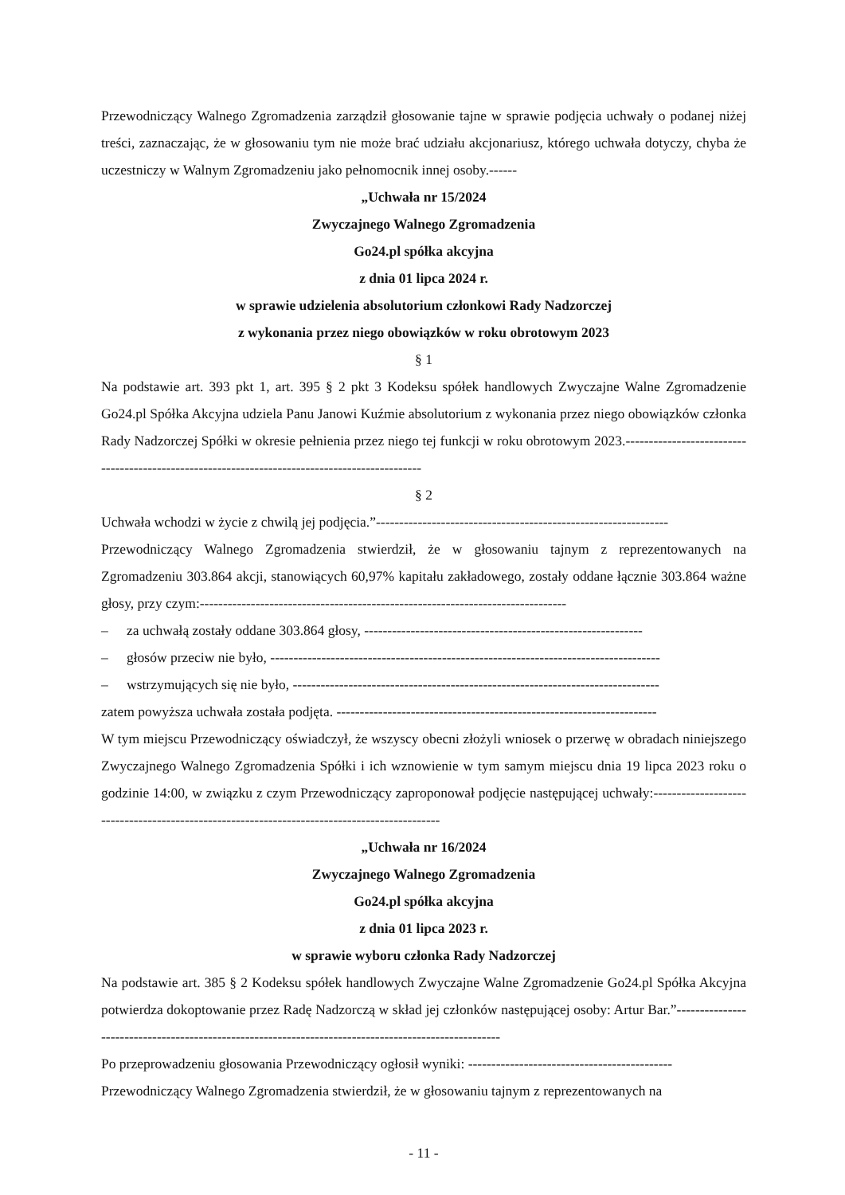Przewodniczący Walnego Zgromadzenia zarządził głosowanie tajne w sprawie podjęcia uchwały o podanej niżej treści, zaznaczając, że w głosowaniu tym nie może brać udziału akcjonariusz, którego uchwała dotyczy, chyba że uczestniczy w Walnym Zgromadzeniu jako pełnomocnik innej osoby.------
„Uchwała nr 15/2024
Zwyczajnego Walnego Zgromadzenia
Go24.pl spółka akcyjna
z dnia 01 lipca 2024 r.
w sprawie udzielenia absolutorium członkowi Rady Nadzorczej
z wykonania przez niego obowiązków w roku obrotowym 2023
§ 1
Na podstawie art. 393 pkt 1, art. 395 § 2 pkt 3 Kodeksu spółek handlowych Zwyczajne Walne Zgromadzenie Go24.pl Spółka Akcyjna udziela Panu Janowi Kuźmie absolutorium z wykonania przez niego obowiązków członka Rady Nadzorczej Spółki w okresie pełnienia przez niego tej funkcji w roku obrotowym 2023.-----------------------------------------------------------------------------------------------
§ 2
Uchwała wchodzi w życie z chwilą jej podjęcia.”---------------------------------------------------------------
Przewodniczący Walnego Zgromadzenia stwierdził, że w głosowaniu tajnym z reprezentowanych na Zgromadzeniu 303.864 akcji, stanowiących 60,97% kapitału zakładowego, zostały oddane łącznie 303.864 ważne głosy, przy czym:-------------------------------------------------------------------------------
– za uchwałą zostały oddane 303.864 głosy, ------------------------------------------------------------
– głosów przeciw nie było, ------------------------------------------------------------------------------------
– wstrzymujących się nie było, -------------------------------------------------------------------------------
zatem powyższa uchwała została podjęta. ---------------------------------------------------------------------
W tym miejscu Przewodniczący oświadczył, że wszyscy obecni złożyli wniosek o przerwę w obradach niniejszego Zwyczajnego Walnego Zgromadzenia Spółki i ich wznowienie w tym samym miejscu dnia 19 lipca 2023 roku o godzinie 14:00, w związku z czym Przewodniczący zaproponował podjęcie następującej uchwały:---------------------------------------------------------------------------------------------
„Uchwała nr 16/2024
Zwyczajnego Walnego Zgromadzenia
Go24.pl spółka akcyjna
z dnia 01 lipca 2023 r.
w sprawie wyboru członka Rady Nadzorczej
Na podstawie art. 385 § 2 Kodeksu spółek handlowych Zwyczajne Walne Zgromadzenie Go24.pl Spółka Akcyjna potwierdza dokoptowanie przez Radę Nadzorczą w skład jej członków następującej osoby: Artur Bar.”-----------------------------------------------------------------------------------------------------
Po przeprowadzeniu głosowania Przewodniczący ogłosił wyniki: --------------------------------------------
Przewodniczący Walnego Zgromadzenia stwierdził, że w głosowaniu tajnym z reprezentowanych na
- 11 -